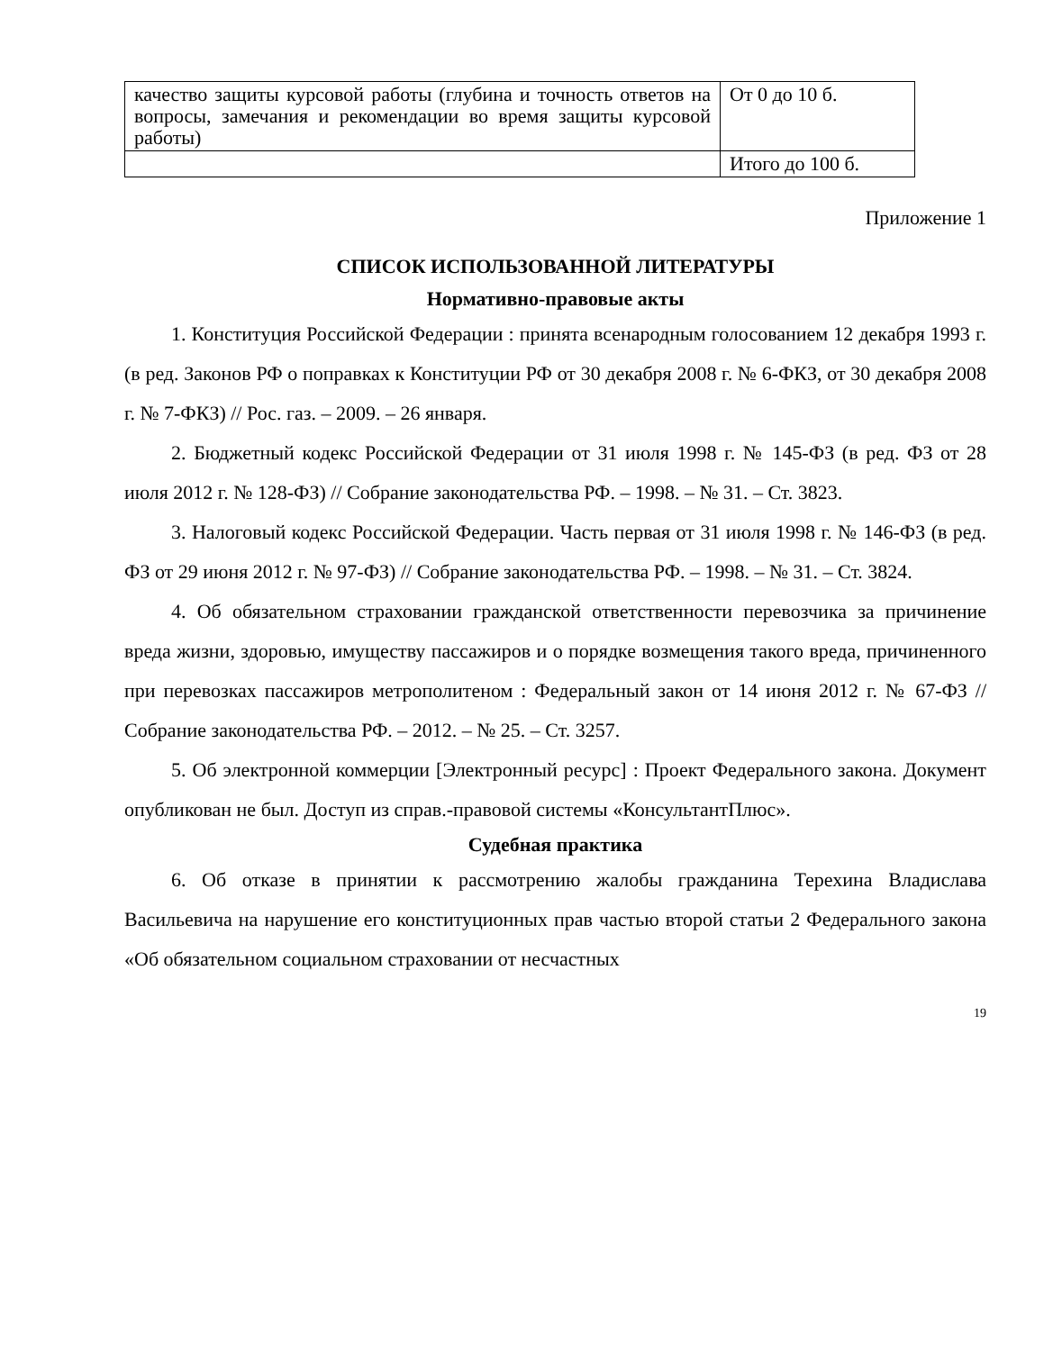| качество защиты курсовой работы (глубина и точность ответов на вопросы, замечания и рекомендации во время защиты курсовой работы) | От 0 до 10 б. |
| | Итого до 100 б. |
Приложение 1
СПИСОК ИСПОЛЬЗОВАННОЙ ЛИТЕРАТУРЫ
Нормативно-правовые акты
1. Конституция Российской Федерации : принята всенародным голосованием 12 декабря 1993 г. (в ред. Законов РФ о поправках к Конституции РФ от 30 декабря 2008 г. № 6-ФКЗ, от 30 декабря 2008 г. № 7-ФКЗ) // Рос. газ. – 2009. – 26 января.
2. Бюджетный кодекс Российской Федерации от 31 июля 1998 г. № 145-ФЗ (в ред. ФЗ от 28 июля 2012 г. № 128-ФЗ) // Собрание законодательства РФ. – 1998. – № 31. – Ст. 3823.
3. Налоговый кодекс Российской Федерации. Часть первая от 31 июля 1998 г. № 146-ФЗ (в ред. ФЗ от 29 июня 2012 г. № 97-ФЗ) // Собрание законодательства РФ. – 1998. – № 31. – Ст. 3824.
4. Об обязательном страховании гражданской ответственности перевозчика за причинение вреда жизни, здоровью, имуществу пассажиров и о порядке возмещения такого вреда, причиненного при перевозках пассажиров метрополитеном : Федеральный закон от 14 июня 2012 г. № 67-ФЗ // Собрание законодательства РФ. – 2012. – № 25. – Ст. 3257.
5. Об электронной коммерции [Электронный ресурс] : Проект Федерального закона. Документ опубликован не был. Доступ из справ.-правовой системы «КонсультантПлюс».
Судебная практика
6. Об отказе в принятии к рассмотрению жалобы гражданина Терехина Владислава Васильевича на нарушение его конституционных прав частью второй статьи 2 Федерального закона «Об обязательном социальном страховании от несчастных
19